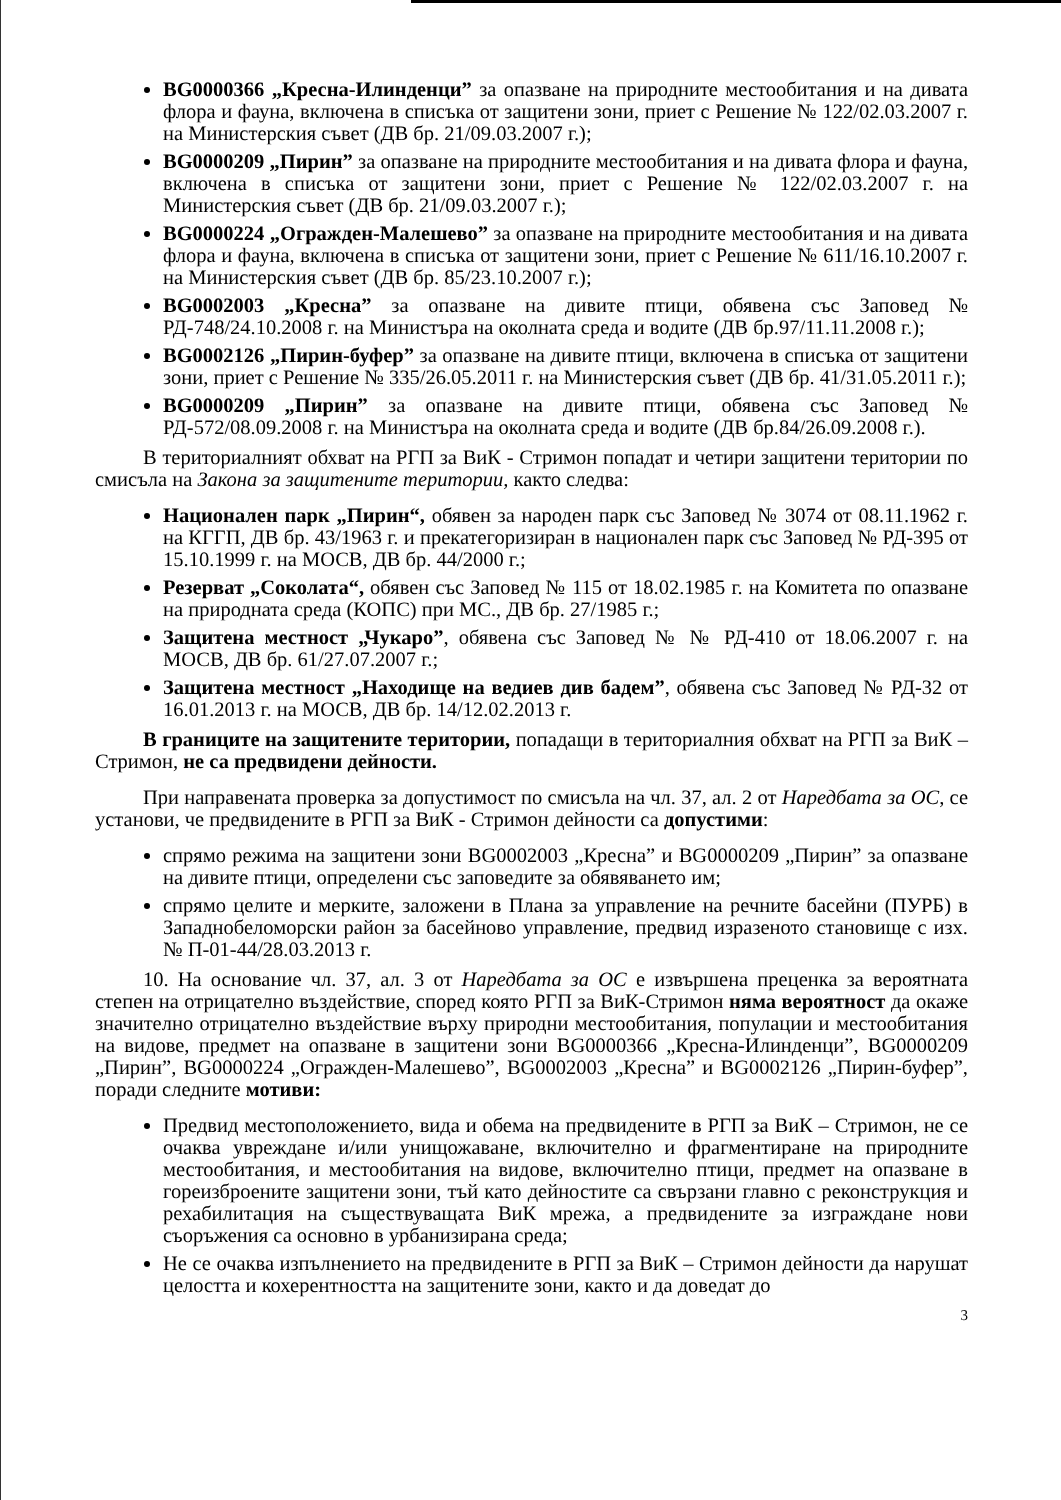BG0000366 „Кресна-Илинденци” за опазване на природните местообитания и на дивата флора и фауна, включена в списъка от защитени зони, приет с Решение № 122/02.03.2007 г. на Министерския съвет (ДВ бр. 21/09.03.2007 г.);
BG0000209 „Пирин” за опазване на природните местообитания и на дивата флора и фауна, включена в списъка от защитени зони, приет с Решение № 122/02.03.2007 г. на Министерския съвет (ДВ бр. 21/09.03.2007 г.);
BG0000224 „Огражден-Малешево” за опазване на природните местообитания и на дивата флора и фауна, включена в списъка от защитени зони, приет с Решение № 611/16.10.2007 г. на Министерския съвет (ДВ бр. 85/23.10.2007 г.);
BG0002003 „Кресна” за опазване на дивите птици, обявена със Заповед № РД-748/24.10.2008 г. на Министъра на околната среда и водите (ДВ бр.97/11.11.2008 г.);
BG0002126 „Пирин-буфер” за опазване на дивите птици, включена в списъка от защитени зони, приет с Решение № 335/26.05.2011 г. на Министерския съвет (ДВ бр. 41/31.05.2011 г.);
BG0000209 „Пирин” за опазване на дивите птици, обявена със Заповед № РД-572/08.09.2008 г. на Министъра на околната среда и водите (ДВ бр.84/26.09.2008 г.).
В териториалният обхват на РГП за ВиК - Стримон попадат и четири защитени територии по смисъла на Закона за защитените територии, както следва:
Национален парк „Пирин“, обявен за народен парк със Заповед № 3074 от 08.11.1962 г. на КГГП, ДВ бр. 43/1963 г. и прекатегоризиран в национален парк със Заповед № РД-395 от 15.10.1999 г. на МОСВ, ДВ бр. 44/2000 г.;
Резерват „Соколата“, обявен със Заповед № 115 от 18.02.1985 г. на Комитета по опазване на природната среда (КОПС) при МС., ДВ бр. 27/1985 г.;
Защитена местност „Чукаро”, обявена със Заповед № № РД-410 от 18.06.2007 г. на МОСВ, ДВ бр. 61/27.07.2007 г.;
Защитена местност „Находище на ведиев див бадем”, обявена със Заповед № РД-32 от 16.01.2013 г. на МОСВ, ДВ бр. 14/12.02.2013 г.
В границите на защитените територии, попадащи в териториалния обхват на РГП за ВиК – Стримон, не са предвидени дейности.
При направената проверка за допустимост по смисъла на чл. 37, ал. 2 от Наредбата за ОС, се установи, че предвидените в РГП за ВиК - Стримон дейности са допустими:
спрямо режима на защитени зони BG0002003 „Кресна” и BG0000209 „Пирин” за опазване на дивите птици, определени със заповедите за обявяването им;
спрямо целите и мерките, заложени в Плана за управление на речните басейни (ПУРБ) в Западнобеломорски район за басейново управление, предвид изразеното становище с изх. № П-01-44/28.03.2013 г.
10. На основание чл. 37, ал. 3 от Наредбата за ОС е извършена преценка за вероятната степен на отрицателно въздействие, според която РГП за ВиК-Стримон няма вероятност да окаже значително отрицателно въздействие върху природни местообитания, популации и местообитания на видове, предмет на опазване в защитени зони BG0000366 „Кресна-Илинденци”, BG0000209 „Пирин”, BG0000224 „Огражден-Малешево”, BG0002003 „Кресна” и BG0002126 „Пирин-буфер”, поради следните мотиви:
Предвид местоположението, вида и обема на предвидените в РГП за ВиК – Стримон, не се очаква увреждане и/или унищожаване, включително и фрагментиране на природните местообитания, и местообитания на видове, включително птици, предмет на опазване в гореизброените защитени зони, тъй като дейностите са свързани главно с реконструкция и рехабилитация на съществуващата ВиК мрежа, а предвидените за изграждане нови съоръжения са основно в урбанизирана среда;
Не се очаква изпълнението на предвидените в РГП за ВиК – Стримон дейности да нарушат целостта и кохерентността на защитените зони, както и да доведат до
3